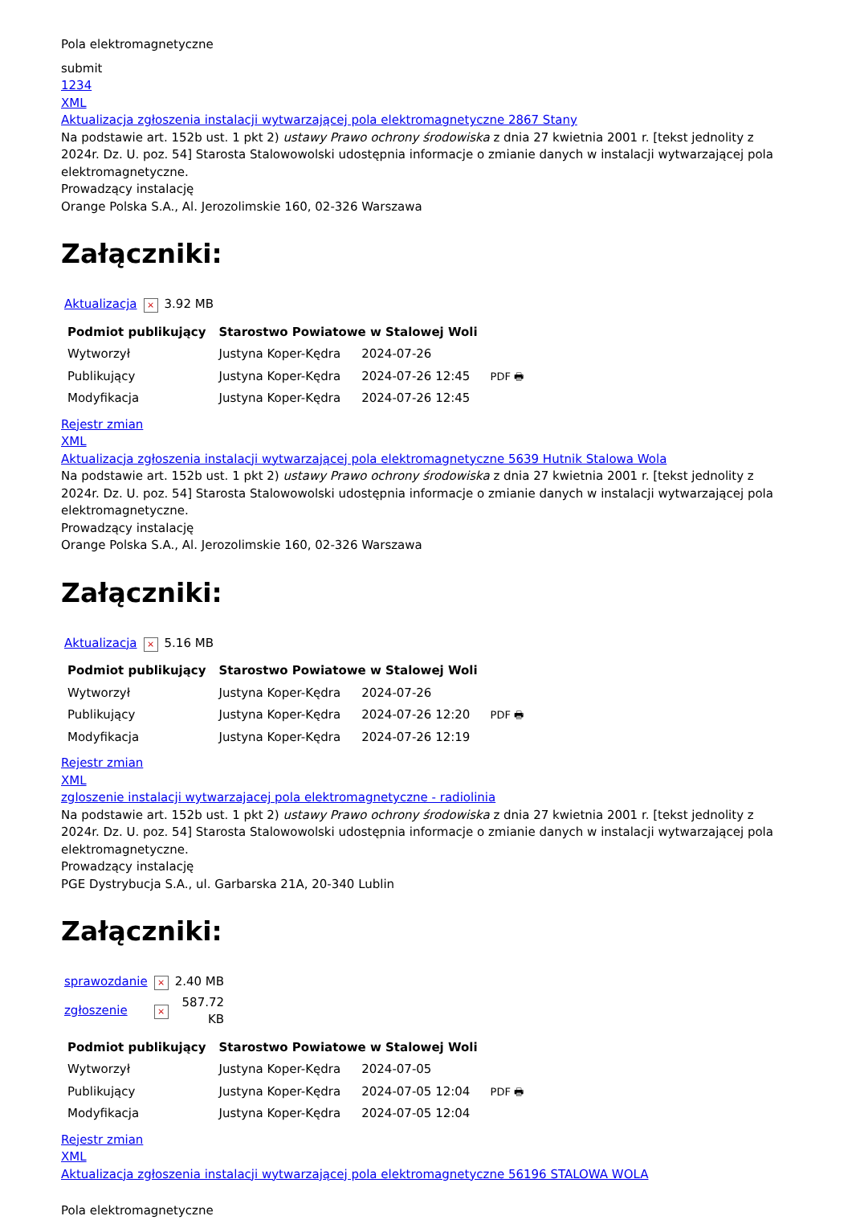Pola elektromagnetyczne
submit
1234
XML
Aktualizacja zgłoszenia instalacji wytwarzającej pola elektromagnetyczne 2867 Stany
Na podstawie art. 152b ust. 1 pkt 2) ustawy Prawo ochrony środowiska z dnia 27 kwietnia 2001 r. [tekst jednolity z 2024r. Dz. U. poz. 54] Starosta Stalowowolski udostępnia informacje o zmianie danych w instalacji wytwarzającej pola elektromagnetyczne.
Prowadzący instalację
Orange Polska S.A., Al. Jerozolimskie 160, 02-326 Warszawa
Załączniki:
| Aktualizacja | × | 3.92 MB |
| Podmiot publikujący | Starostwo Powiatowe w Stalowej Woli | | |
| Wytworzył | Justyna Koper-Kędra | 2024-07-26 | PDF 🖶 |
| Publikujący | Justyna Koper-Kędra | 2024-07-26 12:45 | |
| Modyfikacja | Justyna Koper-Kędra | 2024-07-26 12:45 | |
Rejestr zmian
XML
Aktualizacja zgłoszenia instalacji wytwarzającej pola elektromagnetyczne 5639 Hutnik Stalowa Wola
Na podstawie art. 152b ust. 1 pkt 2) ustawy Prawo ochrony środowiska z dnia 27 kwietnia 2001 r. [tekst jednolity z 2024r. Dz. U. poz. 54] Starosta Stalowowolski udostępnia informacje o zmianie danych w instalacji wytwarzającej pola elektromagnetyczne.
Prowadzący instalację
Orange Polska S.A., Al. Jerozolimskie 160, 02-326 Warszawa
Załączniki:
| Aktualizacja | × | 5.16 MB |
| Podmiot publikujący | Starostwo Powiatowe w Stalowej Woli | | |
| Wytworzył | Justyna Koper-Kędra | 2024-07-26 | PDF 🖶 |
| Publikujący | Justyna Koper-Kędra | 2024-07-26 12:20 | |
| Modyfikacja | Justyna Koper-Kędra | 2024-07-26 12:19 | |
Rejestr zmian
XML
zgloszenie instalacji wytwarzajacej pola elektromagnetyczne - radiolinia
Na podstawie art. 152b ust. 1 pkt 2) ustawy Prawo ochrony środowiska z dnia 27 kwietnia 2001 r. [tekst jednolity z 2024r. Dz. U. poz. 54] Starosta Stalowowolski udostępnia informacje o zmianie danych w instalacji wytwarzającej pola elektromagnetyczne.
Prowadzący instalację
PGE Dystrybucja S.A., ul. Garbarska 21A, 20-340 Lublin
Załączniki:
| sprawozdanie | × | 2.40 MB |
| zgłoszenie | × | 587.72 KB |
| Podmiot publikujący | Starostwo Powiatowe w Stalowej Woli | | |
| Wytworzył | Justyna Koper-Kędra | 2024-07-05 | PDF 🖶 |
| Publikujący | Justyna Koper-Kędra | 2024-07-05 12:04 | |
| Modyfikacja | Justyna Koper-Kędra | 2024-07-05 12:04 | |
Rejestr zmian
XML
Aktualizacja zgłoszenia instalacji wytwarzającej pola elektromagnetyczne 56196 STALOWA WOLA
Pola elektromagnetyczne